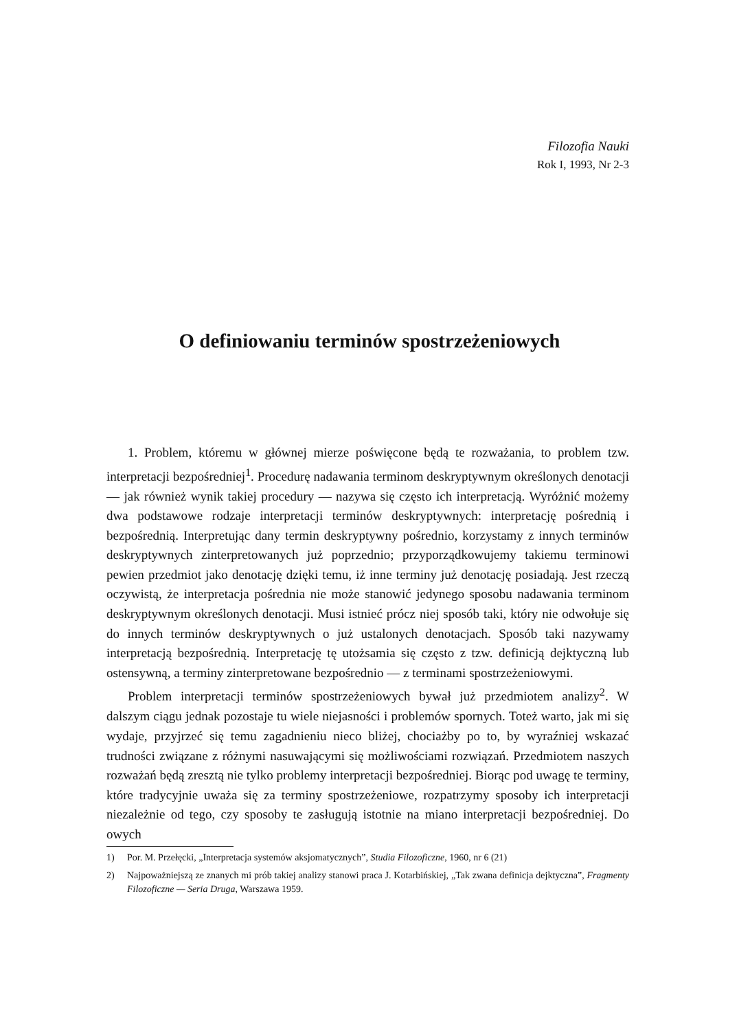Filozofia Nauki
Rok I, 1993, Nr 2-3
O definiowaniu terminów spostrzeżeniowych
1. Problem, któremu w głównej mierze poświęcone będą te rozważania, to problem tzw. interpretacji bezpośredniej<sup>1</sup>. Procedurę nadawania terminom deskryptywnym określonych denotacji — jak również wynik takiej procedury — nazywa się często ich interpretacją. Wyróżnić możemy dwa podstawowe rodzaje interpretacji terminów deskryptywnych: interpretację pośrednią i bezpośrednią. Interpretując dany termin deskryptywny pośrednio, korzystamy z innych terminów deskryptywnych zinterpretowanych już poprzednio; przyporządkowujemy takiemu terminowi pewien przedmiot jako denotację dzięki temu, iż inne terminy już denotację posiadają. Jest rzeczą oczywistą, że interpretacja pośrednia nie może stanowić jedynego sposobu nadawania terminom deskryptywnym określonych denotacji. Musi istnieć prócz niej sposób taki, który nie odwołuje się do innych terminów deskryptywnych o już ustalonych denotacjach. Sposób taki nazywamy interpretacją bezpośrednią. Interpretację tę utożsamia się często z tzw. definicją dejktyczną lub ostensywną, a terminy zinterpretowane bezpośrednio — z terminami spostrzeżeniowymi.
Problem interpretacji terminów spostrzeżeniowych bywał już przedmiotem analizy<sup>2</sup>. W dalszym ciągu jednak pozostaje tu wiele niejasności i problemów spornych. Toteż warto, jak mi się wydaje, przyjrzeć się temu zagadnieniu nieco bliżej, chociażby po to, by wyraźniej wskazać trudności związane z różnymi nasuwającymi się możliwościami rozwiązań. Przedmiotem naszych rozważań będą zresztą nie tylko problemy interpretacji bezpośredniej. Biorąc pod uwagę te terminy, które tradycyjnie uważa się za terminy spostrzeżeniowe, rozpatrzymy sposoby ich interpretacji niezależnie od tego, czy sposoby te zasługują istotnie na miano interpretacji bezpośredniej. Do owych
1) Por. M. Przełęcki, „Interpretacja systemów aksjomatycznych”, Studia Filozoficzne, 1960, nr 6 (21)
2) Najpoważniejszą ze znanych mi prób takiej analizy stanowi praca J. Kotarbińskiej, „Tak zwana definicja dejktyczna”, Fragmenty Filozoficzne — Seria Druga, Warszawa 1959.